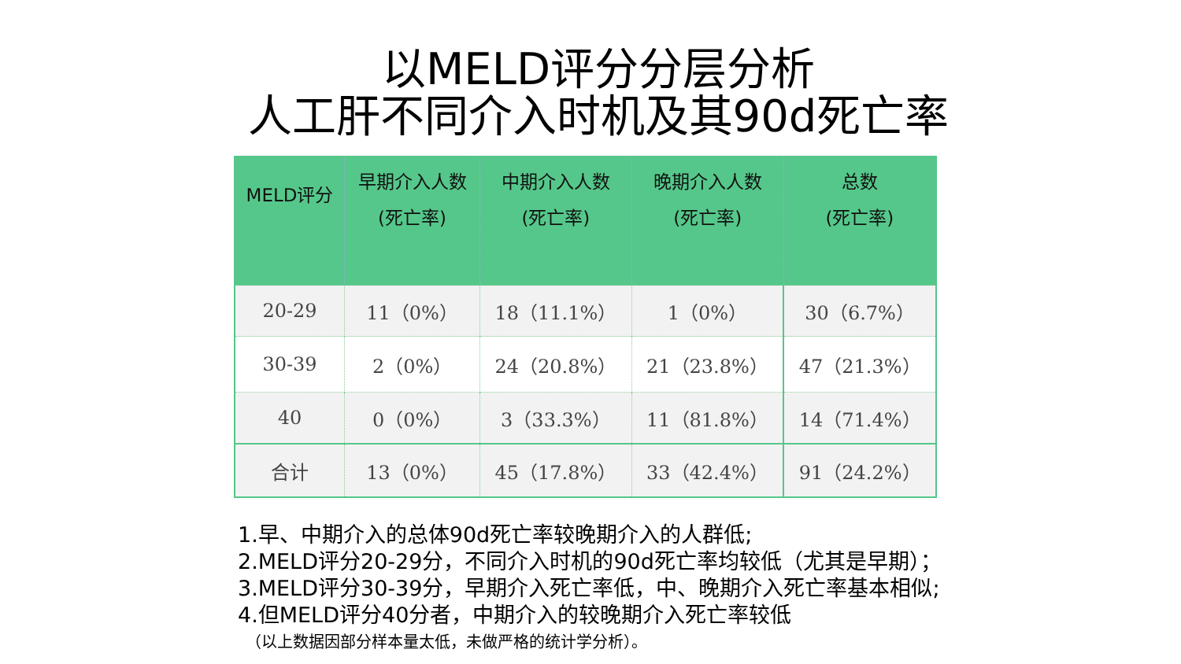以MELD评分分层分析
人工肝不同介入时机及其90d死亡率
| MELD评分 | 早期介入人数 (死亡率) | 中期介入人数 (死亡率) | 晚期介入人数 (死亡率) | 总数 (死亡率) |
| --- | --- | --- | --- | --- |
| 20-29 | 11（0%） | 18（11.1%） | 1（0%） | 30（6.7%） |
| 30-39 | 2（0%） | 24（20.8%） | 21（23.8%） | 47（21.3%） |
| 40 | 0（0%） | 3（33.3%） | 11（81.8%） | 14（71.4%） |
| 合计 | 13（0%） | 45（17.8%） | 33（42.4%） | 91（24.2%） |
1.早、中期介入的总体90d死亡率较晚期介入的人群低;
2.MELD评分20-29分，不同介入时机的90d死亡率均较低（尤其是早期）；
3.MELD评分30-39分，早期介入死亡率低，中、晚期介入死亡率基本相似;
4.但MELD评分40分者，中期介入的较晚期介入死亡率较低
（以上数据因部分样本量太低，未做严格的统计学分析）。